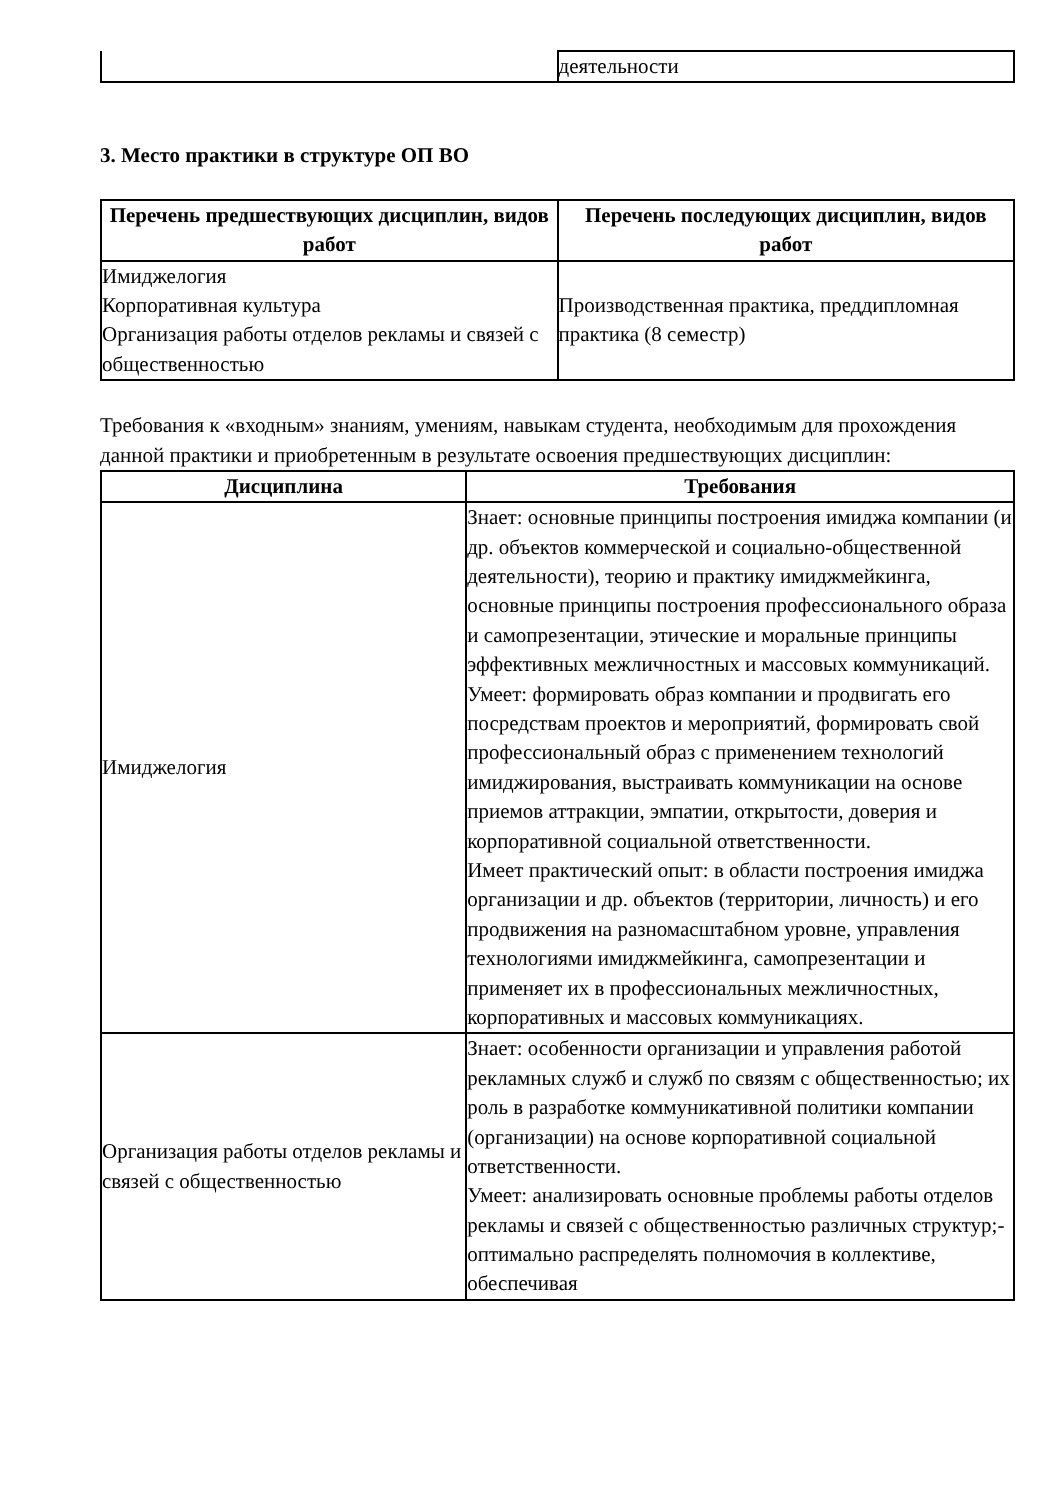| | деятельности |
3. Место практики в структуре ОП ВО
| Перечень предшествующих дисциплин, видов работ | Перечень последующих дисциплин, видов работ |
| --- | --- |
| Имиджелогия Корпоративная культура Организация работы отделов рекламы и связей с общественностью | Производственная практика, преддипломная практика (8 семестр) |
Требования к «входным» знаниям, умениям, навыкам студента, необходимым для прохождения данной практики и приобретенным в результате освоения предшествующих дисциплин:
| Дисциплина | Требования |
| --- | --- |
| Имиджелогия | Знает: основные принципы построения имиджа компании (и др. объектов коммерческой и социально-общественной деятельности), теорию и практику имиджмейкинга, основные принципы построения профессионального образа и самопрезентации, этические и моральные принципы эффективных межличностных и массовых коммуникаций. Умеет: формировать образ компании и продвигать его посредствам проектов и мероприятий, формировать свой профессиональный образ с применением технологий имиджирования, выстраивать коммуникации на основе приемов аттракции, эмпатии, открытости, доверия и корпоративной социальной ответственности. Имеет практический опыт: в области построения имиджа организации и др. объектов (территории, личность) и его продвижения на разномасштабном уровне, управления технологиями имиджмейкинга, самопрезентации и применяет их в профессиональных межличностных, корпоративных и массовых коммуникациях. |
| Организация работы отделов рекламы и связей с общественностью | Знает: особенности организации и управления работой рекламных служб и служб по связям с общественностью; их роль в разработке коммуникативной политики компании (организации) на основе корпоративной социальной ответственности. Умеет: анализировать основные проблемы работы отделов рекламы и связей с общественностью различных структур;- оптимально распределять полномочия в коллективе, обеспечивая |